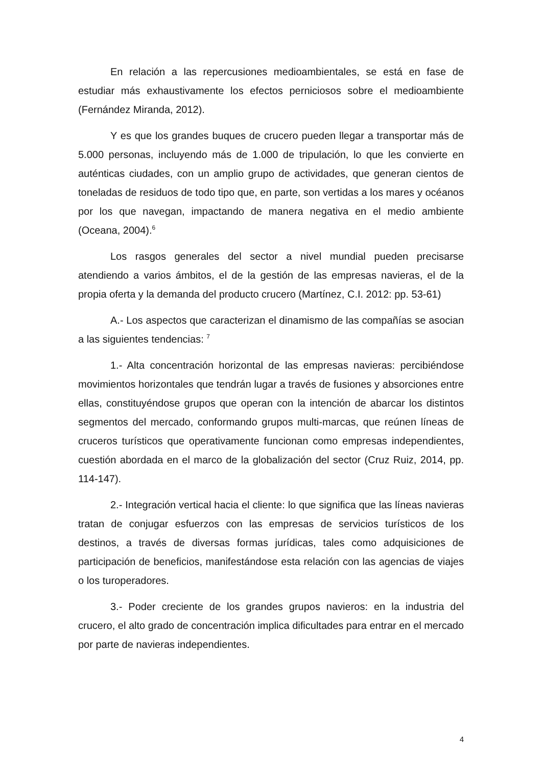En relación a las repercusiones medioambientales, se está en fase de estudiar más exhaustivamente los efectos perniciosos sobre el medioambiente (Fernández Miranda, 2012).
Y es que los grandes buques de crucero pueden llegar a transportar más de 5.000 personas, incluyendo más de 1.000 de tripulación, lo que les convierte en auténticas ciudades, con un amplio grupo de actividades, que generan cientos de toneladas de residuos de todo tipo que, en parte, son vertidas a los mares y océanos por los que navegan, impactando de manera negativa en el medio ambiente (Oceana, 2004).<sup>6</sup>
Los rasgos generales del sector a nivel mundial pueden precisarse atendiendo a varios ámbitos, el de la gestión de las empresas navieras, el de la propia oferta y la demanda del producto crucero (Martínez, C.I. 2012: pp. 53-61)
A.- Los aspectos que caracterizan el dinamismo de las compañías se asocian a las siguientes tendencias: <sup>7</sup>
1.- Alta concentración horizontal de las empresas navieras: percibiéndose movimientos horizontales que tendrán lugar a través de fusiones y absorciones entre ellas, constituyéndose grupos que operan con la intención de abarcar los distintos segmentos del mercado, conformando grupos multi-marcas, que reúnen líneas de cruceros turísticos que operativamente funcionan como empresas independientes, cuestión abordada en el marco de la globalización del sector (Cruz Ruiz, 2014, pp. 114-147).
2.- Integración vertical hacia el cliente: lo que significa que las líneas navieras tratan de conjugar esfuerzos con las empresas de servicios turísticos de los destinos, a través de diversas formas jurídicas, tales como adquisiciones de participación de beneficios, manifestándose esta relación con las agencias de viajes o los turoperadores.
3.- Poder creciente de los grandes grupos navieros: en la industria del crucero, el alto grado de concentración implica dificultades para entrar en el mercado por parte de navieras independientes.
4